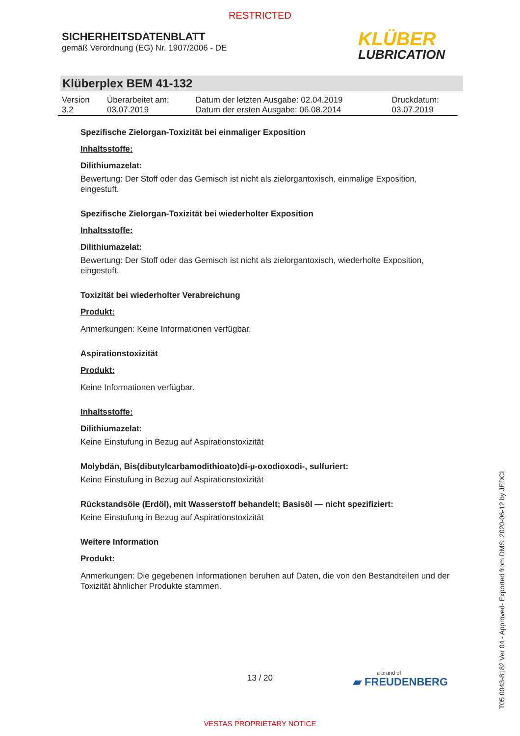RESTRICTED
SICHERHEITSDATENBLATT
gemäß Verordnung (EG) Nr. 1907/2006 - DE
KLÜBER
LUBRICATION
Klüberplex BEM 41-132
| Version 3.2 | Überarbeitet am: 03.07.2019 | Datum der letzten Ausgabe: 02.04.2019 Datum der ersten Ausgabe: 06.08.2014 | Druckdatum: 03.07.2019 |
Spezifische Zielorgan-Toxizität bei einmaliger Exposition
Inhaltsstoffe:
Dilithiumazelat:
Bewertung: Der Stoff oder das Gemisch ist nicht als zielorgantoxisch, einmalige Exposition, eingestuft.
Spezifische Zielorgan-Toxizität bei wiederholter Exposition
Inhaltsstoffe:
Dilithiumazelat:
Bewertung: Der Stoff oder das Gemisch ist nicht als zielorgantoxisch, wiederholte Exposition, eingestuft.
Toxizität bei wiederholter Verabreichung
Produkt:
Anmerkungen: Keine Informationen verfügbar.
Aspirationstoxizität
Produkt:
Keine Informationen verfügbar.
Inhaltsstoffe:
Dilithiumazelat:
Keine Einstufung in Bezug auf Aspirationstoxizität
Molybdän, Bis(dibutylcarbamodithioato)di-µ-oxodioxodi-, sulfuriert:
Keine Einstufung in Bezug auf Aspirationstoxizität
Rückstandsöle (Erdöl), mit Wasserstoff behandelt; Basisöl — nicht spezifiziert:
Keine Einstufung in Bezug auf Aspirationstoxizität
Weitere Information
Produkt:
Anmerkungen: Die gegebenen Informationen beruhen auf Daten, die von den Bestandteilen und der Toxizität ähnlicher Produkte stammen.
13 / 20 a brand of
▰ FREUDENBERG
T05 0043-8182 Ver 04 - Approved- Exported from DMS: 2020-06-12 by JEDCL
VESTAS PROPRIETARY NOTICE